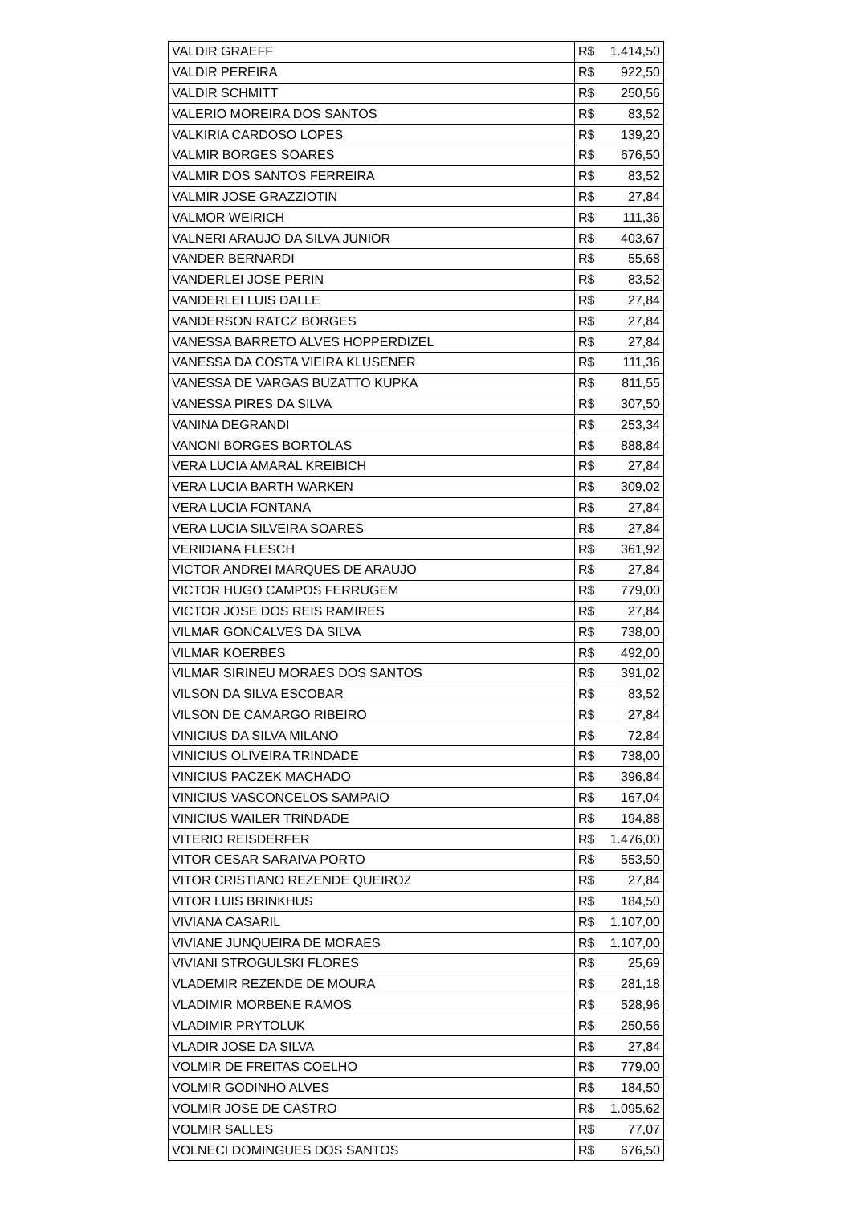| VALDIR GRAEFF | R$ | 1.414,50 |
| VALDIR PEREIRA | R$ | 922,50 |
| VALDIR SCHMITT | R$ | 250,56 |
| VALERIO MOREIRA DOS SANTOS | R$ | 83,52 |
| VALKIRIA CARDOSO LOPES | R$ | 139,20 |
| VALMIR BORGES SOARES | R$ | 676,50 |
| VALMIR DOS SANTOS FERREIRA | R$ | 83,52 |
| VALMIR JOSE GRAZZIOTIN | R$ | 27,84 |
| VALMOR WEIRICH | R$ | 111,36 |
| VALNERI ARAUJO DA SILVA JUNIOR | R$ | 403,67 |
| VANDER BERNARDI | R$ | 55,68 |
| VANDERLEI JOSE PERIN | R$ | 83,52 |
| VANDERLEI LUIS DALLE | R$ | 27,84 |
| VANDERSON RATCZ BORGES | R$ | 27,84 |
| VANESSA BARRETO ALVES HOPPERDIZEL | R$ | 27,84 |
| VANESSA DA COSTA VIEIRA KLUSENER | R$ | 111,36 |
| VANESSA DE VARGAS BUZATTO KUPKA | R$ | 811,55 |
| VANESSA PIRES DA SILVA | R$ | 307,50 |
| VANINA DEGRANDI | R$ | 253,34 |
| VANONI BORGES BORTOLAS | R$ | 888,84 |
| VERA LUCIA AMARAL KREIBICH | R$ | 27,84 |
| VERA LUCIA BARTH WARKEN | R$ | 309,02 |
| VERA LUCIA FONTANA | R$ | 27,84 |
| VERA LUCIA SILVEIRA SOARES | R$ | 27,84 |
| VERIDIANA FLESCH | R$ | 361,92 |
| VICTOR ANDREI MARQUES DE ARAUJO | R$ | 27,84 |
| VICTOR HUGO CAMPOS FERRUGEM | R$ | 779,00 |
| VICTOR JOSE DOS REIS RAMIRES | R$ | 27,84 |
| VILMAR GONCALVES DA SILVA | R$ | 738,00 |
| VILMAR KOERBES | R$ | 492,00 |
| VILMAR SIRINEU MORAES DOS SANTOS | R$ | 391,02 |
| VILSON DA SILVA ESCOBAR | R$ | 83,52 |
| VILSON DE CAMARGO RIBEIRO | R$ | 27,84 |
| VINICIUS DA SILVA MILANO | R$ | 72,84 |
| VINICIUS OLIVEIRA TRINDADE | R$ | 738,00 |
| VINICIUS PACZEK MACHADO | R$ | 396,84 |
| VINICIUS VASCONCELOS SAMPAIO | R$ | 167,04 |
| VINICIUS WAILER TRINDADE | R$ | 194,88 |
| VITERIO REISDERFER | R$ | 1.476,00 |
| VITOR CESAR SARAIVA PORTO | R$ | 553,50 |
| VITOR CRISTIANO REZENDE QUEIROZ | R$ | 27,84 |
| VITOR LUIS BRINKHUS | R$ | 184,50 |
| VIVIANA CASARIL | R$ | 1.107,00 |
| VIVIANE JUNQUEIRA DE MORAES | R$ | 1.107,00 |
| VIVIANI STROGULSKI FLORES | R$ | 25,69 |
| VLADEMIR REZENDE DE MOURA | R$ | 281,18 |
| VLADIMIR MORBENE RAMOS | R$ | 528,96 |
| VLADIMIR PRYTOLUK | R$ | 250,56 |
| VLADIR JOSE DA SILVA | R$ | 27,84 |
| VOLMIR DE FREITAS COELHO | R$ | 779,00 |
| VOLMIR GODINHO ALVES | R$ | 184,50 |
| VOLMIR JOSE DE CASTRO | R$ | 1.095,62 |
| VOLMIR SALLES | R$ | 77,07 |
| VOLNECI DOMINGUES DOS SANTOS | R$ | 676,50 |